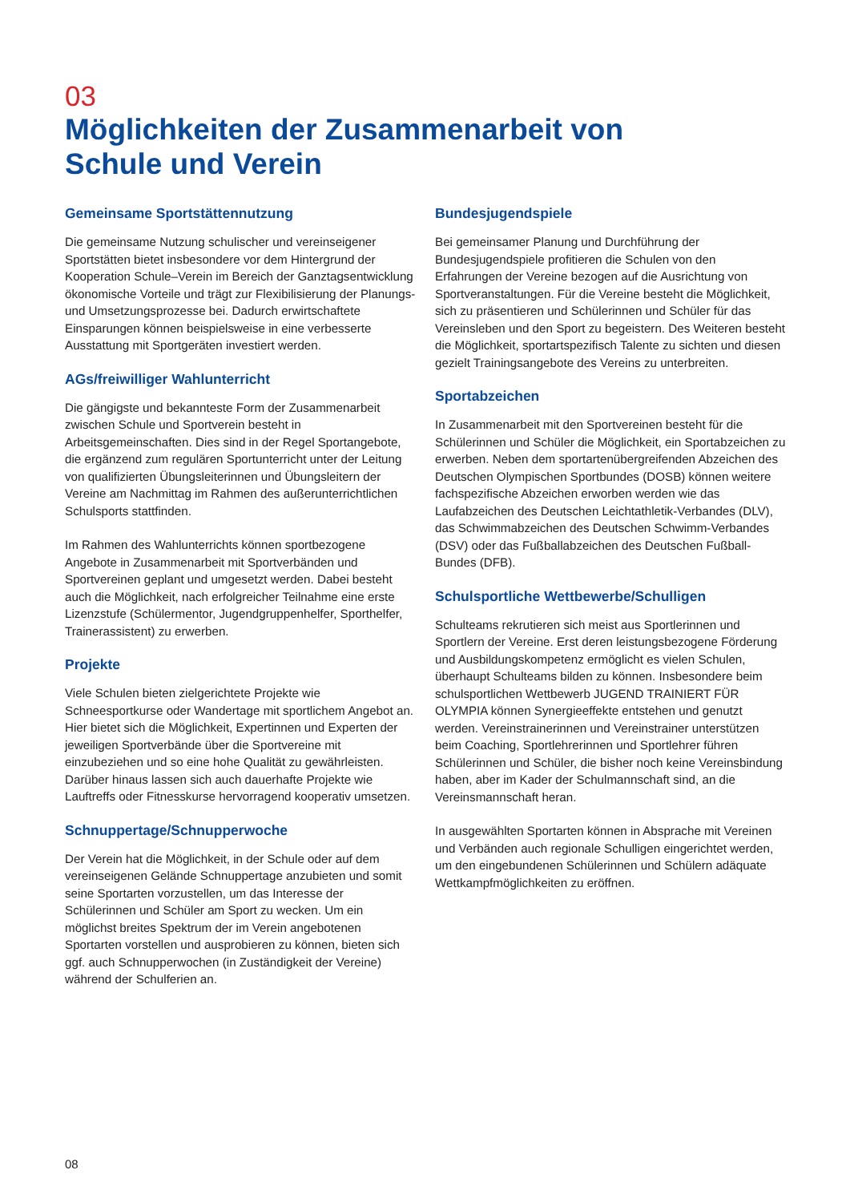03
Möglichkeiten der Zusammenarbeit von
Schule und Verein
Gemeinsame Sportstättennutzung
Die gemeinsame Nutzung schulischer und vereinseigener Sportstätten bietet insbesondere vor dem Hintergrund der Kooperation Schule–Verein im Bereich der Ganztagsentwicklung ökonomische Vorteile und trägt zur Flexibilisierung der Planungs- und Umsetzungsprozesse bei. Dadurch erwirtschaftete Einsparungen können beispielsweise in eine verbesserte Ausstattung mit Sportgeräten investiert werden.
AGs/freiwilliger Wahlunterricht
Die gängigste und bekannteste Form der Zusammenarbeit zwischen Schule und Sportverein besteht in Arbeitsgemeinschaften. Dies sind in der Regel Sportangebote, die ergänzend zum regulären Sportunterricht unter der Leitung von qualifizierten Übungsleiterinnen und Übungsleitern der Vereine am Nachmittag im Rahmen des außerunterrichtlichen Schulsports stattfinden.
Im Rahmen des Wahlunterrichts können sportbezogene Angebote in Zusammenarbeit mit Sportverbänden und Sportvereinen geplant und umgesetzt werden. Dabei besteht auch die Möglichkeit, nach erfolgreicher Teilnahme eine erste Lizenzstufe (Schülermentor, Jugendgruppenhelfer, Sporthelfer, Trainerassistent) zu erwerben.
Projekte
Viele Schulen bieten zielgerichtete Projekte wie Schneesportkurse oder Wandertage mit sportlichem Angebot an. Hier bietet sich die Möglichkeit, Expertinnen und Experten der jeweiligen Sportverbände über die Sportvereine mit einzubeziehen und so eine hohe Qualität zu gewährleisten. Darüber hinaus lassen sich auch dauerhafte Projekte wie Lauftreffs oder Fitnesskurse hervorragend kooperativ umsetzen.
Schnuppertage/Schnupperwoche
Der Verein hat die Möglichkeit, in der Schule oder auf dem vereinseigenen Gelände Schnuppertage anzubieten und somit seine Sportarten vorzustellen, um das Interesse der Schülerinnen und Schüler am Sport zu wecken. Um ein möglichst breites Spektrum der im Verein angebotenen Sportarten vorstellen und ausprobieren zu können, bieten sich ggf. auch Schnupperwochen (in Zuständigkeit der Vereine) während der Schulferien an.
Bundesjugendspiele
Bei gemeinsamer Planung und Durchführung der Bundesjugendspiele profitieren die Schulen von den Erfahrungen der Vereine bezogen auf die Ausrichtung von Sportveranstaltungen. Für die Vereine besteht die Möglichkeit, sich zu präsentieren und Schülerinnen und Schüler für das Vereinsleben und den Sport zu begeistern. Des Weiteren besteht die Möglichkeit, sportartspezifisch Talente zu sichten und diesen gezielt Trainingsangebote des Vereins zu unterbreiten.
Sportabzeichen
In Zusammenarbeit mit den Sportvereinen besteht für die Schülerinnen und Schüler die Möglichkeit, ein Sportabzeichen zu erwerben. Neben dem sportartenübergreifenden Abzeichen des Deutschen Olympischen Sportbundes (DOSB) können weitere fachspezifische Abzeichen erworben werden wie das Laufabzeichen des Deutschen Leichtathletik-Verbandes (DLV), das Schwimmabzeichen des Deutschen Schwimm-Verbandes (DSV) oder das Fußballabzeichen des Deutschen Fußball-Bundes (DFB).
Schulsportliche Wettbewerbe/Schulligen
Schulteams rekrutieren sich meist aus Sportlerinnen und Sportlern der Vereine. Erst deren leistungsbezogene Förderung und Ausbildungskompetenz ermöglicht es vielen Schulen, überhaupt Schulteams bilden zu können. Insbesondere beim schulsportlichen Wettbewerb JUGEND TRAINIERT FÜR OLYMPIA können Synergieeffekte entstehen und genutzt werden. Vereinstrainerinnen und Vereinstrainer unterstützen beim Coaching, Sportlehrerinnen und Sportlehrer führen Schülerinnen und Schüler, die bisher noch keine Vereinsbindung haben, aber im Kader der Schulmannschaft sind, an die Vereinsmannschaft heran.
In ausgewählten Sportarten können in Absprache mit Vereinen und Verbänden auch regionale Schulligen eingerichtet werden, um den eingebundenen Schülerinnen und Schülern adäquate Wettkampfmöglichkeiten zu eröffnen.
08